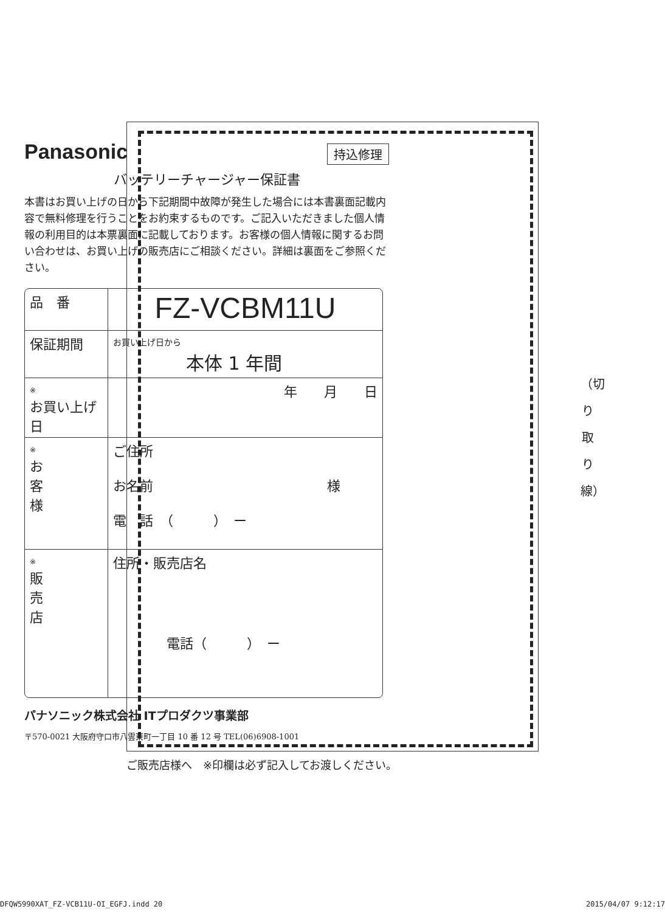Panasonic
持込修理
バッテリーチャージャー保証書
本書はお買い上げの日から下記期間中故障が発生した場合には本書裏面記載内容で無料修理を行うことをお約束するものです。ご記入いただきました個人情報の利用目的は本票裏面に記載しております。お客様の個人情報に関するお問い合わせは、お買い上げの販売店にご相談ください。詳細は裏面をご参照ください。
| 品 番 | FZ-VCBM11U |
| 保証期間 | お買い上げ日から 本体 1 年間 |
| ※ お買い上げ日 | 年 月 日 |
| ※ お 客 様 | ご住所 お名前 様 電 話 （ ） ー |
| ※ 販 売 店 | 住所・販売店名 電話（ ） ー |
パナソニック株式会社 ITプロダクツ事業部
〒570-0021 大阪府守口市八雲東町一丁目 10 番 12 号 TEL(06)6908-1001
ご販売店様へ　※印欄は必ず記入してお渡しください。
（切 り 取 り 線）
DFQW5990XAT_FZ-VCB11U-OI_EGFJ.indd 20 2015/04/07 9:12:17